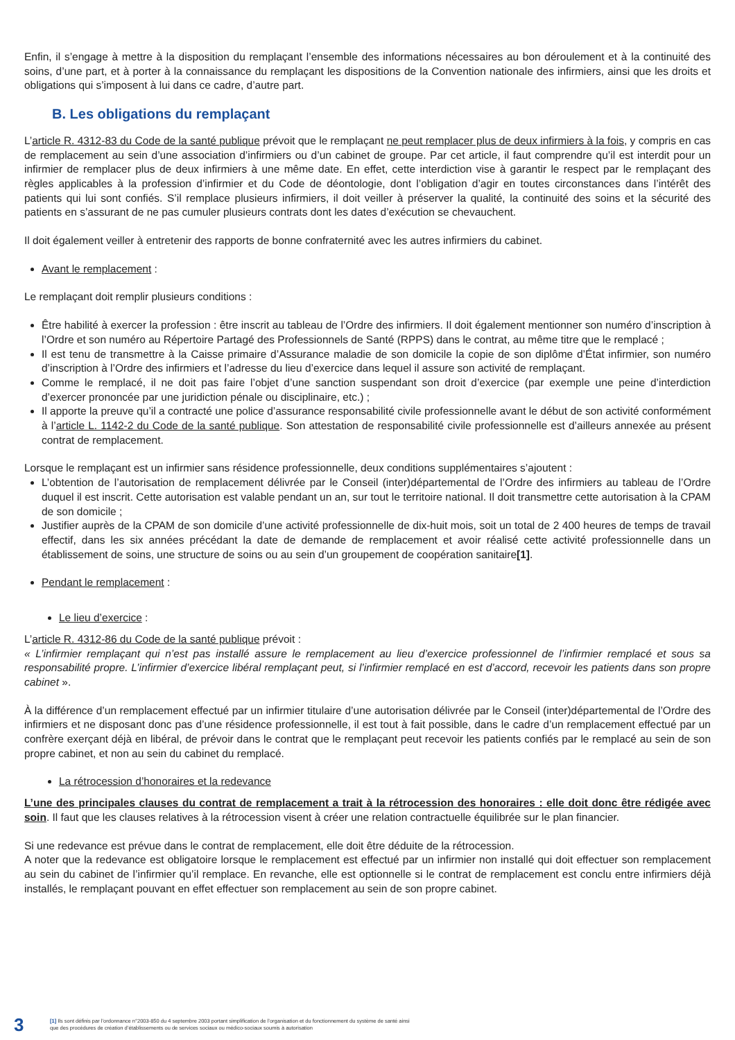Enfin, il s’engage à mettre à la disposition du remplaçant l’ensemble des informations nécessaires au bon déroulement et à la continuité des soins, d’une part, et à porter à la connaissance du remplaçant les dispositions de la Convention nationale des infirmiers, ainsi que les droits et obligations qui s’imposent à lui dans ce cadre, d’autre part.
B. Les obligations du remplaçant
L’article R. 4312-83 du Code de la santé publique prévoit que le remplaçant ne peut remplacer plus de deux infirmiers à la fois, y compris en cas de remplacement au sein d’une association d’infirmiers ou d’un cabinet de groupe. Par cet article, il faut comprendre qu’il est interdit pour un infirmier de remplacer plus de deux infirmiers à une même date. En effet, cette interdiction vise à garantir le respect par le remplaçant des règles applicables à la profession d’infirmier et du Code de déontologie, dont l’obligation d’agir en toutes circonstances dans l’intérêt des patients qui lui sont confiés. S’il remplace plusieurs infirmiers, il doit veiller à préserver la qualité, la continuité des soins et la sécurité des patients en s’assurant de ne pas cumuler plusieurs contrats dont les dates d’exécution se chevauchent.
Il doit également veiller à entretenir des rapports de bonne confraternité avec les autres infirmiers du cabinet.
Avant le remplacement :
Le remplaçant doit remplir plusieurs conditions :
Être habilité à exercer la profession : être inscrit au tableau de l’Ordre des infirmiers. Il doit également mentionner son numéro d’inscription à l’Ordre et son numéro au Répertoire Partagé des Professionnels de Santé (RPPS) dans le contrat, au même titre que le remplacé ;
Il est tenu de transmettre à la Caisse primaire d’Assurance maladie de son domicile la copie de son diplôme d’État infirmier, son numéro d’inscription à l’Ordre des infirmiers et l’adresse du lieu d’exercice dans lequel il assure son activité de remplaçant.
Comme le remplacé, il ne doit pas faire l’objet d’une sanction suspendant son droit d’exercice (par exemple une peine d’interdiction d’exercer prononcée par une juridiction pénale ou disciplinaire, etc.) ;
Il apporte la preuve qu’il a contracté une police d’assurance responsabilité civile professionnelle avant le début de son activité conformément à l’article L. 1142-2 du Code de la santé publique. Son attestation de responsabilité civile professionnelle est d’ailleurs annexée au présent contrat de remplacement.
Lorsque le remplaçant est un infirmier sans résidence professionnelle, deux conditions supplémentaires s’ajoutent :
L’obtention de l’autorisation de remplacement délivrée par le Conseil (inter)départemental de l’Ordre des infirmiers au tableau de l’Ordre duquel il est inscrit. Cette autorisation est valable pendant un an, sur tout le territoire national. Il doit transmettre cette autorisation à la CPAM de son domicile ;
Justifier auprès de la CPAM de son domicile d’une activité professionnelle de dix-huit mois, soit un total de 2 400 heures de temps de travail effectif, dans les six années précédant la date de demande de remplacement et avoir réalisé cette activité professionnelle dans un établissement de soins, une structure de soins ou au sein d’un groupement de coopération sanitaire[1].
Pendant le remplacement :
Le lieu d’exercice :
L’article R. 4312-86 du Code de la santé publique prévoit :
« L’infirmier remplaçant qui n’est pas installé assure le remplacement au lieu d’exercice professionnel de l’infirmier remplacé et sous sa responsabilité propre. L’infirmier d’exercice libéral remplaçant peut, si l’infirmier remplacé en est d’accord, recevoir les patients dans son propre cabinet ».
À la différence d’un remplacement effectué par un infirmier titulaire d’une autorisation délivrée par le Conseil (inter)départemental de l’Ordre des infirmiers et ne disposant donc pas d’une résidence professionnelle, il est tout à fait possible, dans le cadre d’un remplacement effectué par un confrère exerçant déjà en libéral, de prévoir dans le contrat que le remplaçant peut recevoir les patients confiés par le remplacé au sein de son propre cabinet, et non au sein du cabinet du remplacé.
La rétrocession d’honoraires et la redevance
L’une des principales clauses du contrat de remplacement a trait à la rétrocession des honoraires : elle doit donc être rédigée avec soin. Il faut que les clauses relatives à la rétrocession visent à créer une relation contractuelle équilibrée sur le plan financier.
Si une redevance est prévue dans le contrat de remplacement, elle doit être déduite de la rétrocession.
A noter que la redevance est obligatoire lorsque le remplacement est effectué par un infirmier non installé qui doit effectuer son remplacement au sein du cabinet de l’infirmier qu’il remplace. En revanche, elle est optionnelle si le contrat de remplacement est conclu entre infirmiers déjà installés, le remplaçant pouvant en effet effectuer son remplacement au sein de son propre cabinet.
3
[1] Ils sont définis par l’ordonnance n°2003-850 du 4 septembre 2003 portant simplification de l’organisation et du fonctionnement du système de santé ainsi que des procédures de création d’établissements ou de services sociaux ou médico-sociaux soumis à autorisation